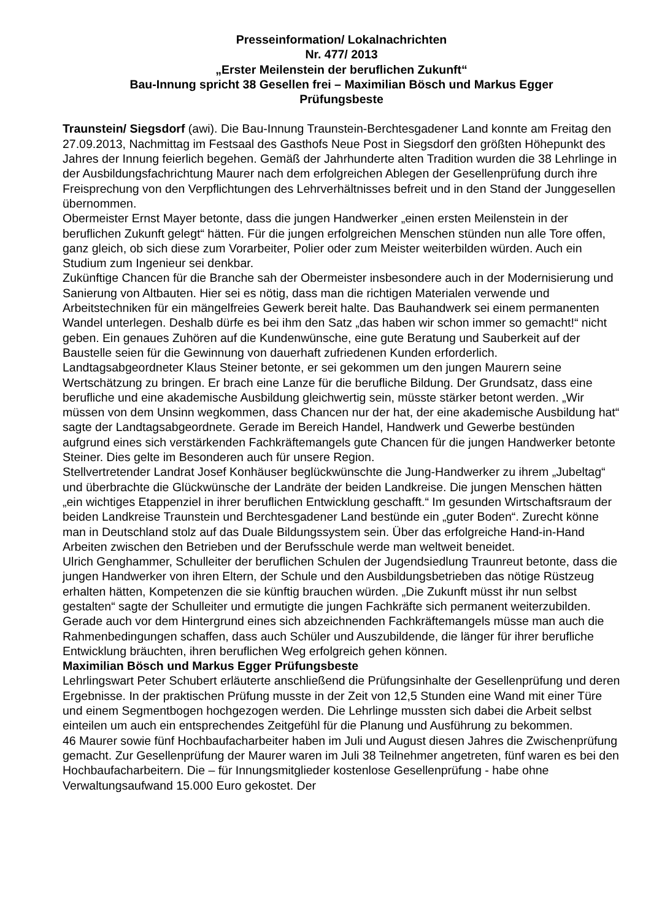Presseinformation/ Lokalnachrichten
Nr. 477/ 2013
„Erster Meilenstein der beruflichen Zukunft“
Bau-Innung spricht 38 Gesellen frei – Maximilian Bösch und Markus Egger
Prüfungsbeste
Traunstein/ Siegsdorf (awi). Die Bau-Innung Traunstein-Berchtesgadener Land konnte am Freitag den 27.09.2013, Nachmittag im Festsaal des Gasthofs Neue Post in Siegsdorf den größten Höhepunkt des Jahres der Innung feierlich begehen. Gemäß der Jahrhunderte alten Tradition wurden die 38 Lehrlinge in der Ausbildungsfachrichtung Maurer nach dem erfolgreichen Ablegen der Gesellenprüfung durch ihre Freisprechung von den Verpflichtungen des Lehrverhältnisses befreit und in den Stand der Junggesellen übernommen.
Obermeister Ernst Mayer betonte, dass die jungen Handwerker „einen ersten Meilenstein in der beruflichen Zukunft gelegt“ hätten. Für die jungen erfolgreichen Menschen stünden nun alle Tore offen, ganz gleich, ob sich diese zum Vorarbeiter, Polier oder zum Meister weiterbilden würden. Auch ein Studium zum Ingenieur sei denkbar.
Zukünftige Chancen für die Branche sah der Obermeister insbesondere auch in der Modernisierung und Sanierung von Altbauten. Hier sei es nötig, dass man die richtigen Materialen verwende und Arbeitstechniken für ein mängelfreies Gewerk bereit halte. Das Bauhandwerk sei einem permanenten Wandel unterlegen. Deshalb dürfe es bei ihm den Satz „das haben wir schon immer so gemacht!“ nicht geben. Ein genaues Zuhören auf die Kundenwünsche, eine gute Beratung und Sauberkeit auf der Baustelle seien für die Gewinnung von dauerhaft zufriedenen Kunden erforderlich.
Landtagsabgeordneter Klaus Steiner betonte, er sei gekommen um den jungen Maurern seine Wertschätzung zu bringen. Er brach eine Lanze für die berufliche Bildung. Der Grundsatz, dass eine berufliche und eine akademische Ausbildung gleichwertig sein, müsste stärker betont werden. „Wir müssen von dem Unsinn wegkommen, dass Chancen nur der hat, der eine akademische Ausbildung hat“ sagte der Landtagsabgeordnete. Gerade im Bereich Handel, Handwerk und Gewerbe bestünden aufgrund eines sich verstärkenden Fachkräftemangels gute Chancen für die jungen Handwerker betonte Steiner. Dies gelte im Besonderen auch für unsere Region.
Stellvertretender Landrat Josef Konhäuser beglückwünschte die Jung-Handwerker zu ihrem „Jubeltag“ und überbrachte die Glückwünsche der Landräte der beiden Landkreise. Die jungen Menschen hätten „ein wichtiges Etappenziel in ihrer beruflichen Entwicklung geschafft.“ Im gesunden Wirtschaftsraum der beiden Landkreise Traunstein und Berchtesgadener Land bestünde ein „guter Boden“. Zurecht könne man in Deutschland stolz auf das Duale Bildungssystem sein. Über das erfolgreiche Hand-in-Hand Arbeiten zwischen den Betrieben und der Berufsschule werde man weltweit beneidet.
Ulrich Genghammer, Schulleiter der beruflichen Schulen der Jugendsiedlung Traunreut betonte, dass die jungen Handwerker von ihren Eltern, der Schule und den Ausbildungsbetrieben das nötige Rüstzeug erhalten hätten, Kompetenzen die sie künftig brauchen würden. „Die Zukunft müsst ihr nun selbst gestalten“ sagte der Schulleiter und ermutigte die jungen Fachkräfte sich permanent weiterzubilden. Gerade auch vor dem Hintergrund eines sich abzeichnenden Fachkräftemangels müsse man auch die Rahmenbedingungen schaffen, dass auch Schüler und Auszubildende, die länger für ihrer berufliche Entwicklung bräuchten, ihren beruflichen Weg erfolgreich gehen können.
Maximilian Bösch und Markus Egger Prüfungsbeste
Lehrlingswart Peter Schubert erläuterte anschließend die Prüfungsinhalte der Gesellenprüfung und deren Ergebnisse. In der praktischen Prüfung musste in der Zeit von 12,5 Stunden eine Wand mit einer Türe und einem Segmentbogen hochgezogen werden. Die Lehrlinge mussten sich dabei die Arbeit selbst einteilen um auch ein entsprechendes Zeitgefühl für die Planung und Ausführung zu bekommen.
46 Maurer sowie fünf Hochbaufacharbeiter haben im Juli und August diesen Jahres die Zwischenprüfung gemacht. Zur Gesellenprüfung der Maurer waren im Juli 38 Teilnehmer angetreten, fünf waren es bei den Hochbaufacharbeitern. Die – für Innungsmitglieder kostenlose Gesellenprüfung - habe ohne Verwaltungsaufwand 15.000 Euro gekostet. Der